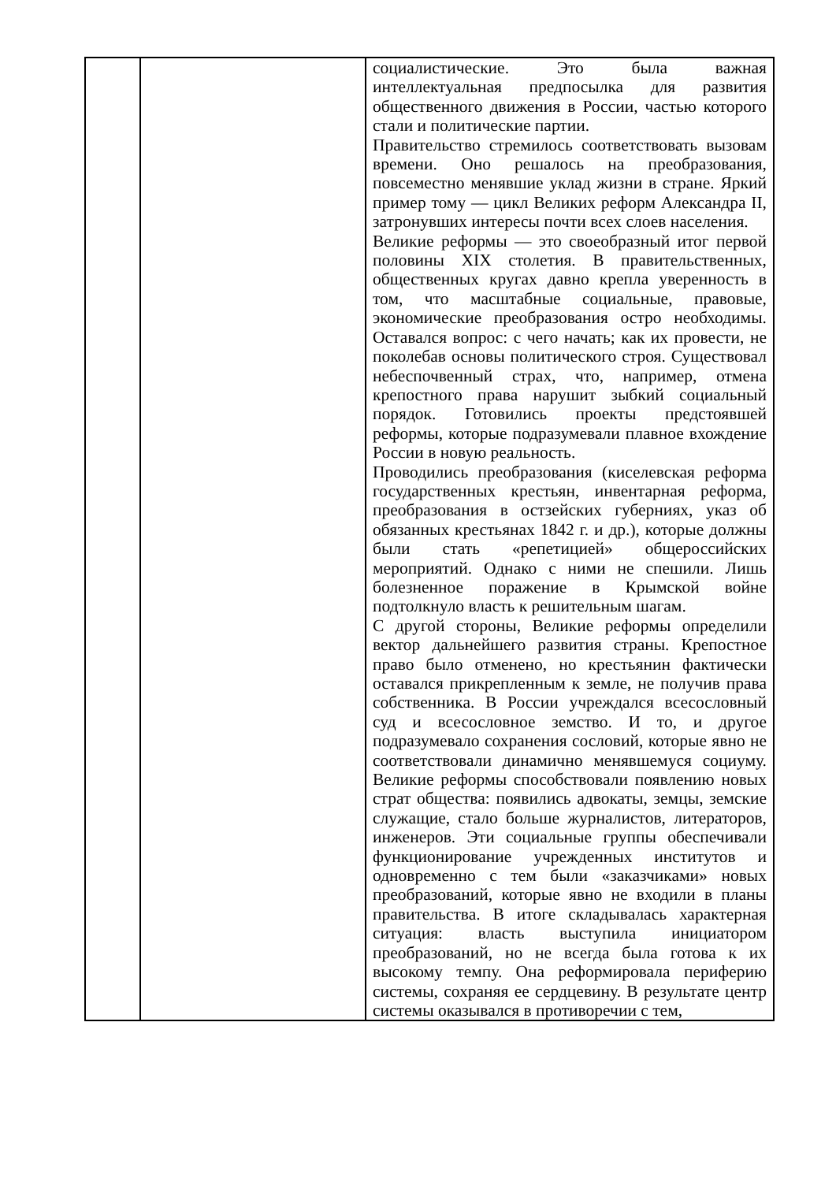| | | социалистические. Это была важная интеллектуальная предпосылка для развития общественного движения в России, частью которого стали и политические партии. Правительство стремилось соответствовать вызовам времени. Оно решалось на преобразования, повсеместно менявшие уклад жизни в стране. Яркий пример тому — цикл Великих реформ Александра II, затронувших интересы почти всех слоев населения. Великие реформы — это своеобразный итог первой половины XIX столетия. В правительственных, общественных кругах давно крепла уверенность в том, что масштабные социальные, правовые, экономические преобразования остро необходимы. Оставался вопрос: с чего начать; как их провести, не поколебав основы политического строя. Существовал небеспочвенный страх, что, например, отмена крепостного права нарушит зыбкий социальный порядок. Готовились проекты предстоявшей реформы, которые подразумевали плавное вхождение России в новую реальность. Проводились преобразования (киселевская реформа государственных крестьян, инвентарная реформа, преобразования в остзейских губерниях, указ об обязанных крестьянах 1842 г. и др.), которые должны были стать «репетицией» общероссийских мероприятий. Однако с ними не спешили. Лишь болезненное поражение в Крымской войне подтолкнуло власть к решительным шагам. С другой стороны, Великие реформы определили вектор дальнейшего развития страны. Крепостное право было отменено, но крестьянин фактически оставался прикрепленным к земле, не получив права собственника. В России учреждался всесословный суд и всесословное земство. И то, и другое подразумевало сохранения сословий, которые явно не соответствовали динамично менявшемуся социуму. Великие реформы способствовали появлению новых страт общества: появились адвокаты, земцы, земские служащие, стало больше журналистов, литераторов, инженеров. Эти социальные группы обеспечивали функционирование учрежденных институтов и одновременно с тем были «заказчиками» новых преобразований, которые явно не входили в планы правительства. В итоге складывалась характерная ситуация: власть выступила инициатором преобразований, но не всегда была готова к их высокому темпу. Она реформировала периферию системы, сохраняя ее сердцевину. В результате центр системы оказывался в противоречии с тем, |